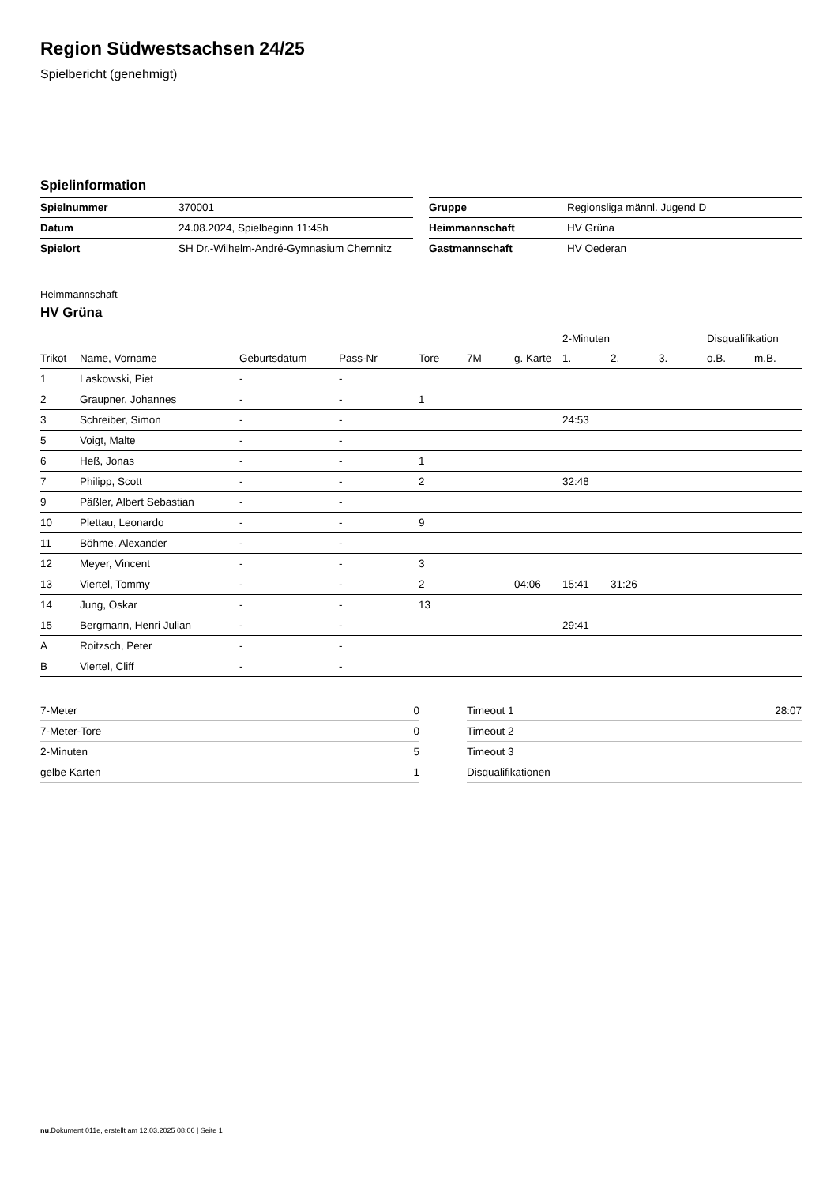Region Südwestsachsen 24/25
Spielbericht (genehmigt)
Spielinformation
| Spielnummer | 370001 |
| Datum | 24.08.2024, Spielbeginn 11:45h |
| Spielort | SH Dr.-Wilhelm-André-Gymnasium Chemnitz |
| Gruppe | Regionsliga männl. Jugend D |
| Heimmannschaft | HV Grüna |
| Gastmannschaft | HV Oederan |
Heimmannschaft
HV Grüna
| | | | | | | | 2-Minuten | | | Disqualifikation | |
| --- | --- | --- | --- | --- | --- | --- | --- | --- | --- | --- | --- |
| Trikot | Name, Vorname | Geburtsdatum | Pass-Nr | Tore | 7M | g. Karte | 1. | 2. | 3. | o.B. | m.B. |
| 1 | Laskowski, Piet | - | - | | | | | | | | |
| 2 | Graupner, Johannes | - | - | 1 | | | | | | | |
| 3 | Schreiber, Simon | - | - | | | | 24:53 | | | | |
| 5 | Voigt, Malte | - | - | | | | | | | | |
| 6 | Heß, Jonas | - | - | 1 | | | | | | | |
| 7 | Philipp, Scott | - | - | 2 | | | 32:48 | | | | |
| 9 | Päßler, Albert Sebastian | - | - | | | | | | | | |
| 10 | Plettau, Leonardo | - | - | 9 | | | | | | | |
| 11 | Böhme, Alexander | - | - | | | | | | | | |
| 12 | Meyer, Vincent | - | - | 3 | | | | | | | |
| 13 | Viertel, Tommy | - | - | 2 | | 04:06 | 15:41 | 31:26 | | | |
| 14 | Jung, Oskar | - | - | 13 | | | | | | | |
| 15 | Bergmann, Henri Julian | - | - | | | | 29:41 | | | | |
| A | Roitzsch, Peter | - | - | | | | | | | | |
| B | Viertel, Cliff | - | - | | | | | | | | |
| 7-Meter | 0 |
| 7-Meter-Tore | 0 |
| 2-Minuten | 5 |
| gelbe Karten | 1 |
| Timeout 1 | 28:07 |
| Timeout 2 | |
| Timeout 3 | |
| Disqualifikationen | |
nu.Dokument 011e, erstellt am 12.03.2025 08:06 | Seite 1